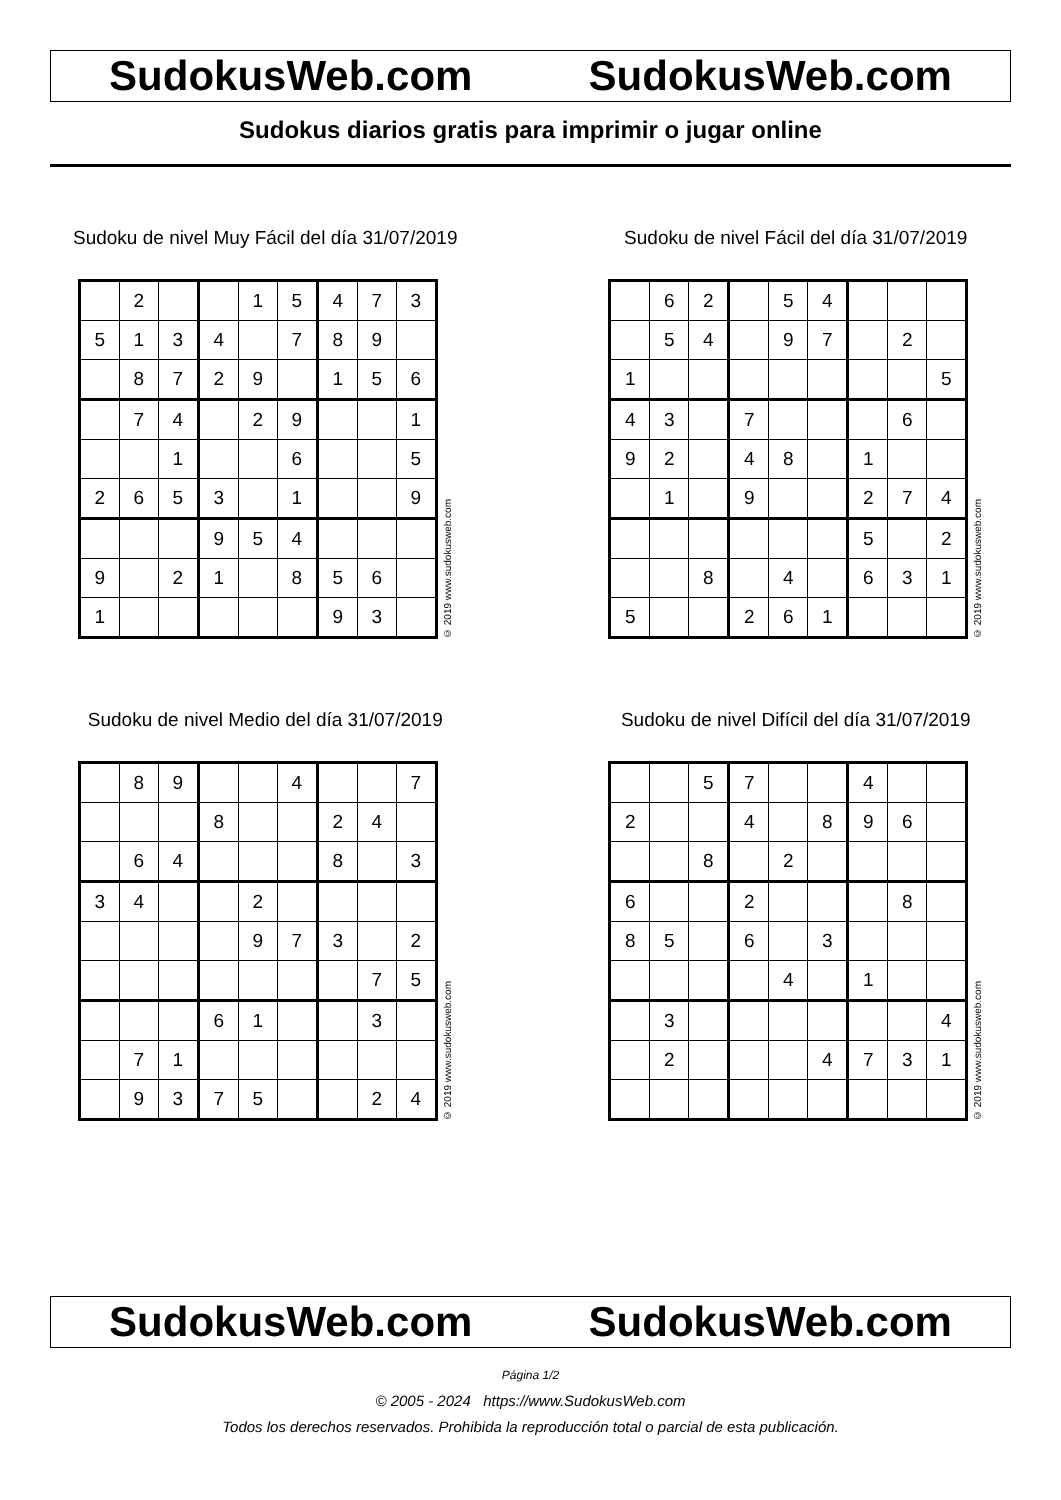SudokusWeb.com SudokusWeb.com
Sudokus diarios gratis para imprimir o jugar online
Sudoku de nivel Muy Fácil del día 31/07/2019
| | 2 | | | 1 | 5 | 4 | 7 | 3 |
| 5 | 1 | 3 | 4 | | 7 | 8 | 9 | |
| | 8 | 7 | 2 | 9 | | 1 | 5 | 6 |
| | 7 | 4 | | 2 | 9 | | | 1 |
| | | 1 | | | 6 | | | 5 |
| 2 | 6 | 5 | 3 | | 1 | | | 9 |
| | | | 9 | 5 | 4 | | | |
| 9 | | 2 | 1 | | 8 | 5 | 6 | |
| 1 | | | | | | 9 | 3 | |
© 2019 www.sudokusweb.com
Sudoku de nivel Fácil del día 31/07/2019
| | 6 | 2 | | 5 | 4 | | | |
| | 5 | 4 | | 9 | 7 | | 2 | |
| 1 | | | | | | | | 5 |
| 4 | 3 | | 7 | | | | 6 | |
| 9 | 2 | | 4 | 8 | | 1 | | |
| | 1 | | 9 | | | 2 | 7 | 4 |
| | | | | | | 5 | | 2 |
| | | 8 | | 4 | | 6 | 3 | 1 |
| 5 | | | 2 | 6 | 1 | | | |
© 2019 www.sudokusweb.com
Sudoku de nivel Medio del día 31/07/2019
| | 8 | 9 | | | 4 | | | 7 |
| | | | 8 | | | 2 | 4 | |
| | 6 | 4 | | | | 8 | | 3 |
| 3 | 4 | | | 2 | | | | |
| | | | | 9 | 7 | 3 | | 2 |
| | | | | | | | 7 | 5 |
| | | | 6 | 1 | | | 3 | |
| | 7 | 1 | | | | | | |
| | 9 | 3 | 7 | 5 | | | 2 | 4 |
© 2019 www.sudokusweb.com
Sudoku de nivel Difícil del día 31/07/2019
| | | 5 | 7 | | | 4 | | |
| 2 | | | 4 | | 8 | 9 | 6 | |
| | | 8 | | 2 | | | | |
| 6 | | | 2 | | | | 8 | |
| 8 | 5 | | 6 | | 3 | | | |
| | | | | 4 | | 1 | | |
| | 3 | | | | | | | 4 |
| | 2 | | | | 4 | 7 | 3 | 1 |
© 2019 www.sudokusweb.com
SudokusWeb.com SudokusWeb.com
Página 1/2
© 2005 - 2024 https://www.SudokusWeb.com
Todos los derechos reservados. Prohibida la reproducción total o parcial de esta publicación.